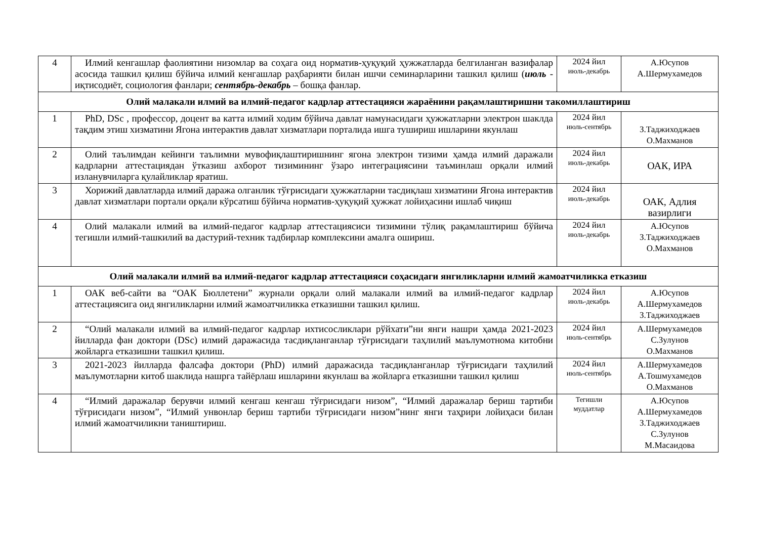| 4 | Илмий кенгашлар фаолиятини низомлар ва соҳага оид норматив-ҳуқуқий ҳужжатларда белгиланган вазифалар асосида ташкил қилиш бўйича илмий кенгашлар раҳбарияти билан ишчи семинарларини ташкил қилиш ( июль - иқтисодиёт, социология фанлари; сентябрь-декабрь – бошқа фанлар. | 2024 йил июль-декабрь | А.Юсупов А.Шермухамедов |
| Олий малакали илмий ва илмий-педагог кадрлар аттестацияси жараёнини рақамлаштиришни такомиллаштириш | | | |
| 1 | PhD, DSc , профессор, доцент ва катта илмий ходим бўйича давлат намунасидаги ҳужжатларни электрон шаклда тақдим этиш хизматини Ягона интерактив давлат хизматлари порталида ишга тушириш ишларини якунлаш | 2024 йил июль-сентябрь | З.Таджиходжаев О.Махманов |
| 2 | Олий таълимдан кейинги таълимни мувофиқлаштиришнинг ягона электрон тизими ҳамда илмий даражали кадрларни аттестациядан ўтказиш ахборот тизимининг ўзаро интеграциясини таъминлаш орқали илмий изланувчиларга қулайликлар яратиш. | 2024 йил июль-декабрь | ОАК, ИРА |
| 3 | Хорижий давлатларда илмий даража олганлик тўғрисидаги ҳужжатларни тасдиқлаш хизматини Ягона интерактив давлат хизматлари портали орқали кўрсатиш бўйича норматив-ҳуқуқий ҳужжат лойиҳасини ишлаб чиқиш | 2024 йил июль-декабрь | ОАК, Адлия вазирлиги |
| 4 | Олий малакали илмий ва илмий-педагог кадрлар аттестациясиси тизимини тўлиқ рақамлаштириш бўйича тегишли илмий-ташкилий ва дастурий-техник тадбирлар комплексини амалга ошириш. | 2024 йил июль-декабрь | А.Юсупов З.Таджиходжаев О.Махманов |
| Олий малакали илмий ва илмий-педагог кадрлар аттестацияси соҳасидаги янгиликларни илмий жамоатчиликка етказиш | | | |
| 1 | ОАК веб-сайти ва “ОАК Бюллетени” журнали орқали олий малакали илмий ва илмий-педагог кадрлар аттестациясига оид янгиликларни илмий жамоатчиликка етказишни ташкил қилиш. | 2024 йил июль-декабрь | А.Юсупов А.Шермухамедов З.Таджиходжаев |
| 2 | “Олий малакали илмий ва илмий-педагог кадрлар ихтисосликлари рўйхати”ни янги нашри ҳамда 2021-2023 йилларда фан доктори (DSc) илмий даражасида тасдиқланганлар тўғрисидаги таҳлилий маълумотнома китобни жойларга етказишни ташкил қилиш. | 2024 йил июль-сентябрь | А.Шермухамедов С.Зулунов О.Махманов |
| 3 | 2021-2023 йилларда фалсафа доктори (PhD) илмий даражасида тасдиқланганлар тўғрисидаги таҳлилий маълумотларни китоб шаклида нашрга тайёрлаш ишларини якунлаш ва жойларга етказишни ташкил қилиш | 2024 йил июль-сентябрь | А.Шермухамедов А.Тошмухамедов О.Махманов |
| 4 | “Илмий даражалар берувчи илмий кенгаш кенгаш тўғрисидаги низом”, “Илмий даражалар бериш тартиби тўғрисидаги низом”, “Илмий унвонлар бериш тартиби тўғрисидаги низом”нинг янги таҳрири лойиҳаси билан илмий жамоатчиликни таништириш. | Тегишли муддатлар | А.Юсупов А.Шермухамедов З.Таджиходжаев С.Зулунов М.Масаидова |